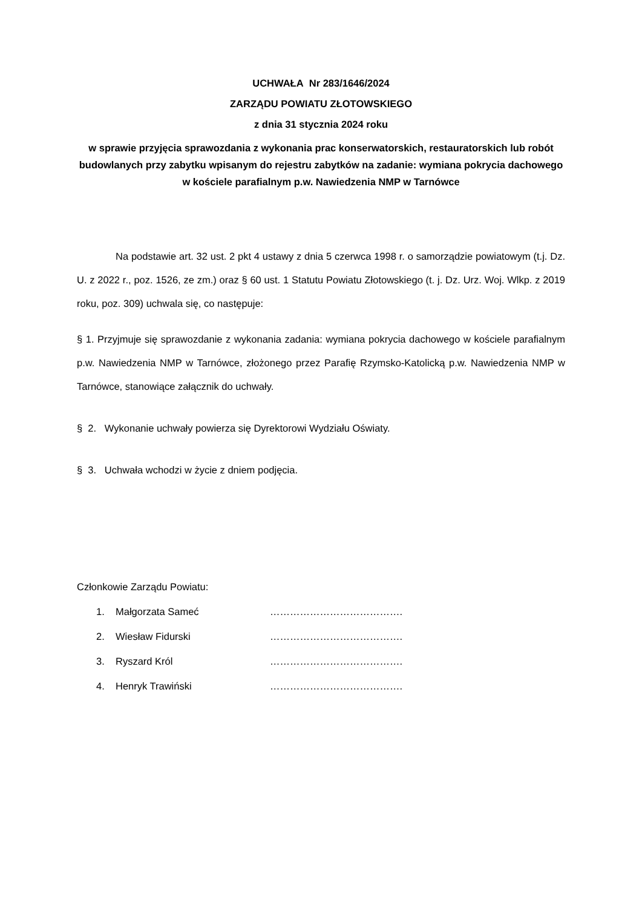UCHWAŁA Nr 283/1646/2024
ZARZĄDU POWIATU ZŁOTOWSKIEGO
z dnia 31 stycznia 2024 roku
w sprawie przyjęcia sprawozdania z wykonania prac konserwatorskich, restauratorskich lub robót budowlanych przy zabytku wpisanym do rejestru zabytków na zadanie: wymiana pokrycia dachowego w kościele parafialnym p.w. Nawiedzenia NMP w Tarnówce
Na podstawie art. 32 ust. 2 pkt 4 ustawy z dnia 5 czerwca 1998 r. o samorządzie powiatowym (t.j. Dz. U. z 2022 r., poz. 1526, ze zm.) oraz § 60 ust. 1 Statutu Powiatu Złotowskiego (t. j. Dz. Urz. Woj. Wlkp. z 2019 roku, poz. 309) uchwala się, co następuje:
§ 1. Przyjmuje się sprawozdanie z wykonania zadania: wymiana pokrycia dachowego w kościele parafialnym p.w. Nawiedzenia NMP w Tarnówce, złożonego przez Parafię Rzymsko-Katolicką p.w. Nawiedzenia NMP w Tarnówce, stanowiące załącznik do uchwały.
§ 2. Wykonanie uchwały powierza się Dyrektorowi Wydziału Oświaty.
§ 3. Uchwała wchodzi w życie z dniem podjęcia.
Członkowie Zarządu Powiatu:
1. Małgorzata Sameć ………………………………….
2. Wiesław Fidurski ………………………………….
3. Ryszard Król ………………………………….
4. Henryk Trawiński ………………………………….